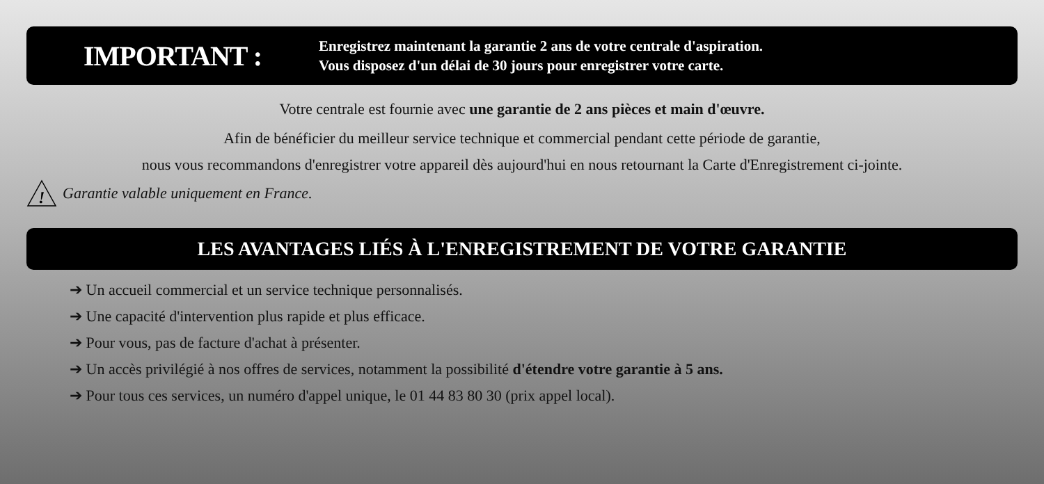IMPORTANT :
Enregistrez maintenant la garantie 2 ans de votre centrale d'aspiration.
Vous disposez d'un délai de 30 jours pour enregistrer votre carte.
Votre centrale est fournie avec une garantie de 2 ans pièces et main d'œuvre.
Afin de bénéficier du meilleur service technique et commercial pendant cette période de garantie,
nous vous recommandons d'enregistrer votre appareil dès aujourd'hui en nous retournant la Carte d'Enregistrement ci-jointe.
!
Garantie valable uniquement en France.
LES AVANTAGES LIÉS À L'ENREGISTREMENT DE VOTRE GARANTIE
➔ Un accueil commercial et un service technique personnalisés.
➔ Une capacité d'intervention plus rapide et plus efficace.
➔ Pour vous, pas de facture d'achat à présenter.
➔ Un accès privilégié à nos offres de services, notamment la possibilité d'étendre votre garantie à 5 ans.
➔ Pour tous ces services, un numéro d'appel unique, le 01 44 83 80 30 (prix appel local).